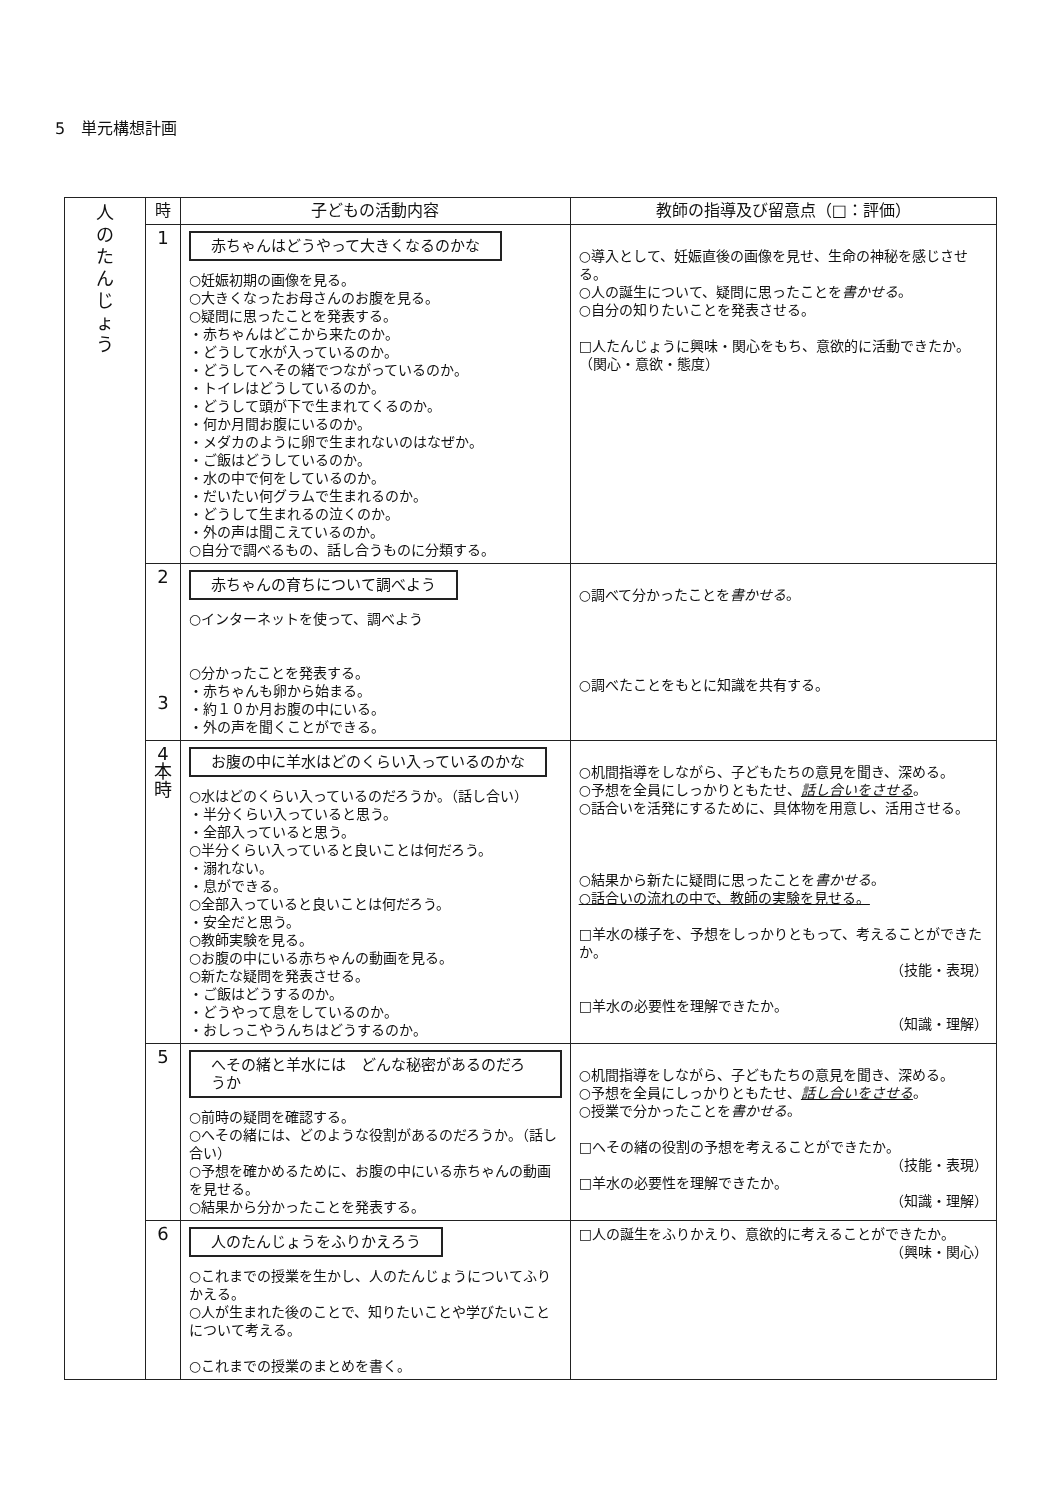5　単元構想計画
| 人 の た ん じ ょ う | 時 | 子どもの活動内容 | 教師の指導及び留意点（□：評価） |
| | 1 | 赤ちゃんはどうやって大きくなるのかな ○妊娠初期の画像を見る。 ○大きくなったお母さんのお腹を見る。 ○疑問に思ったことを発表する。 ・赤ちゃんはどこから来たのか。 ・どうして水が入っているのか。 ・どうしてへその緒でつながっているのか。 ・トイレはどうしているのか。 ・どうして頭が下で生まれてくるのか。 ・何か月間お腹にいるのか。 ・メダカのように卵で生まれないのはなぜか。 ・ご飯はどうしているのか。 ・水の中で何をしているのか。 ・だいたい何グラムで生まれるのか。 ・どうして生まれるの泣くのか。 ・外の声は聞こえているのか。 ○自分で調べるもの、話し合うものに分類する。 | ○導入として、妊娠直後の画像を見せ、生命の神秘を感じさせる。 ○人の誕生について、疑問に思ったことを 書かせる 。 ○自分の知りたいことを発表させる。 □人たんじょうに興味・関心をもち、意欲的に活動できたか。 （関心・意欲・態度） |
| | 2 3 | 赤ちゃんの育ちについて調べよう ○インターネットを使って、調べよう ○分かったことを発表する。 ・赤ちゃんも卵から始まる。 ・約１０か月お腹の中にいる。 ・外の声を聞くことができる。 | ○調べて分かったことを 書かせる 。 ○調べたことをもとに知識を共有する。 |
| | 4 本 時 | お腹の中に羊水はどのくらい入っているのかな ○水はどのくらい入っているのだろうか。（話し合い） ・半分くらい入っていると思う。 ・全部入っていると思う。 ○半分くらい入っていると良いことは何だろう。 ・溺れない。 ・息ができる。 ○全部入っていると良いことは何だろう。 ・安全だと思う。 ○教師実験を見る。 ○お腹の中にいる赤ちゃんの動画を見る。 ○新たな疑問を発表させる。 ・ご飯はどうするのか。 ・どうやって息をしているのか。 ・おしっこやうんちはどうするのか。 | ○机間指導をしながら、子どもたちの意見を聞き、深める。 ○予想を全員にしっかりともたせ、 話し合いをさせる 。 ○話合いを活発にするために、具体物を用意し、活用させる。 ○結果から新たに疑問に思ったことを 書かせる 。 ○話合いの流れの中で、教師の実験を見せる。 □羊水の様子を、予想をしっかりともって、考えることができたか。 （技能・表現） □羊水の必要性を理解できたか。 （知識・理解） |
| | 5 | へその緒と羊水には どんな秘密があるのだろうか ○前時の疑問を確認する。 ○へその緒には、どのような役割があるのだろうか。（話し合い） ○予想を確かめるために、お腹の中にいる赤ちゃんの動画を見せる。 ○結果から分かったことを発表する。 | ○机間指導をしながら、子どもたちの意見を聞き、深める。 ○予想を全員にしっかりともたせ、 話し合いをさせる 。 ○授業で分かったことを 書かせる 。 □へその緒の役割の予想を考えることができたか。 （技能・表現） □羊水の必要性を理解できたか。 （知識・理解） |
| | 6 | 人のたんじょうをふりかえろう ○これまでの授業を生かし、人のたんじょうについてふりかえる。 ○人が生まれた後のことで、知りたいことや学びたいことについて考える。 ○これまでの授業のまとめを書く。 | □人の誕生をふりかえり、意欲的に考えることができたか。 （興味・関心） |